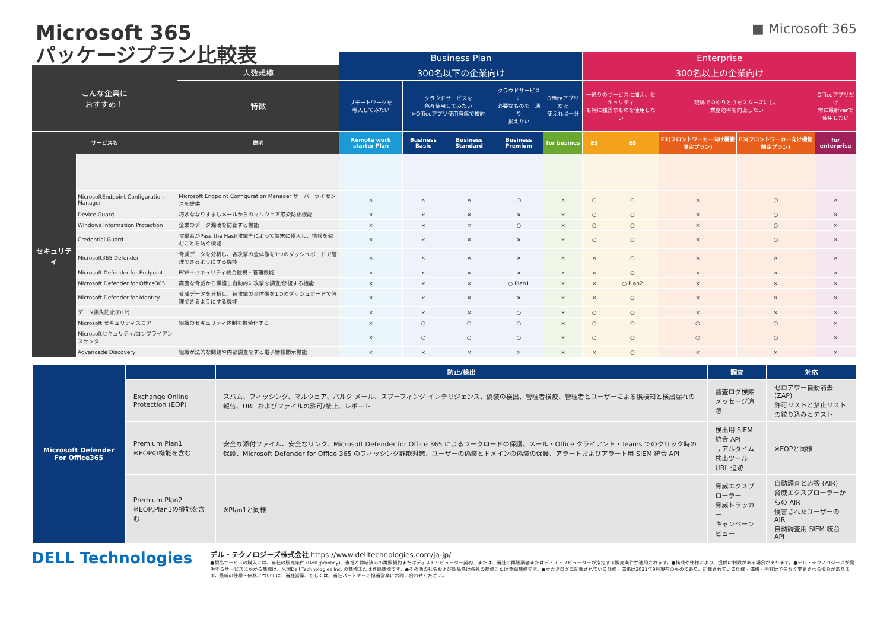Microsoft 365
パッケージプラン比較表
■ Microsoft 365
| | | | Business Plan | | | | | Enterprise | | | | |
| こんな企業に おすすめ！ | | 人数規模 | 300名以下の企業向け | | | | | 300名以上の企業向け | | | | |
| | | 特徴 | リモートワークを 導入してみたい | クラウドサービスを 色々使用してみたい ※Officeアプリ使用有無で検討 | | クラウドサービスに 必要なものを一通り 揃えたい | Officeアプリだけ 使えれば十分 | 一通りのサービスに加え、セキュリティ も特に強固なものを使用したい | | 現場でのやりとりをスムーズにし、 業務効率を向上したい | | Officeアプリだけ 常に最新verで 使用したい |
| サービス名 | | 説明 | Remote work starter Plan | Business Basic | Business Standard | Business Premium | for busines | E3 | E5 | F1(フロントワーカー向け機能限定プラン) | F3(フロントワーカー向け機能限定プラン) | for enterprise |
| セキュリティ | | | | | | | | | | | | |
| | MicrosoftEndpoint Configuration Manager | Microsoft Endpoint Configuration Manager サーバーライセンスを提供 | × | × | × | ○ | × | ○ | ○ | × | ○ | × |
| | Device Guard | 巧妙ななりすましメールからのマルウェア感染防止機能 | × | × | × | × | × | ○ | ○ | × | ○ | × |
| | Windows Information Protection | 企業のデータ漏洩を防止する機能 | × | × | × | ○ | × | ○ | ○ | × | ○ | × |
| | Credential Guard | 攻撃者がPass the Hash攻撃等によって端末に侵入し、情報を盗むことを防ぐ機能 | × | × | × | × | × | ○ | ○ | × | ○ | × |
| | Microsoft365 Defender | 脅威データを分析し、各攻撃の全体像を1つのダッシュボードで管理できるようにする機能 | × | × | × | × | × | × | ○ | × | × | × |
| | Microsoft Defender for Endpoint | EDR+セキュリティ統合監視・管理機能 | × | × | × | × | × | × | ○ | × | × | × |
| | Microsoft Defender for Office365 | 高度な脅威から保護し自動的に攻撃を調査/修復する機能 | × | × | × | ○ Plan1 | × | × | ○ Plan2 | × | × | × |
| | Microsoft Defender for Identity | 脅威データを分析し、各攻撃の全体像を1つのダッシュボードで管理できるようにする機能 | × | × | × | × | × | × | ○ | × | × | × |
| | データ損失防止(DLP) | | × | × | × | ○ | × | ○ | ○ | × | × | × |
| | Microsoft セキュリティスコア | 組織のセキュリティ体制を数値化する | × | ○ | ○ | ○ | × | ○ | ○ | ○ | ○ | × |
| | Microsoftセキュリティ/コンプライアンスセンター | | × | ○ | ○ | ○ | × | ○ | ○ | ○ | ○ | × |
| | Advancede Discovery | 組織が法的な問題や内部調査をする電子情報開示機能 | × | × | × | × | × | × | ○ | × | × | × |
| Microsoft Defender For Office365 | | 防止/検出 | 調査 | 対応 |
| --- | --- | --- | --- | --- |
| | Exchange Online Protection (EOP) | スパム、フィッシング、マルウェア、バルク メール、スプーフィング インテリジェンス、偽装の検出、管理者検疫、管理者とユーザーによる誤検知と検出漏れの報告、URL およびファイルの許可/禁止、レポート | 監査ログ検索 メッセージ追跡 | ゼロアワー自動消去 (ZAP) 許可リストと禁止リストの絞り込みとテスト |
| | Premium Plan1 ※EOPの機能を含む | 安全な添付ファイル、安全なリンク、Microsoft Defender for Office 365 によるワークロードの保護、メール・Office クライアント・Teams でのクリック時の保護、Microsoft Defender for Office 365 のフィッシング詐欺対策、ユーザーの偽装とドメインの偽装の保護、アラートおよびアラート用 SIEM 統合 API | 検出用 SIEM 統合 API リアルタイム検出ツール URL 追跡 | ※EOPと同様 |
| | Premium Plan2 ※EOP,Plan1の機能を含む | ※Plan1と同様 | 脅威エクスプローラー 脅威トラッカー キャンペーン ビュー | 自動調査と応答 (AIR) 脅威エクスプローラーからの AIR 侵害されたユーザーの AIR 自動調査用 SIEM 統合 API |
DELL Technologies
デル・テクノロジーズ株式会社 https://www.delltechnologies.com/ja-jp/
●製品サービスの購入には、当社の販売条件 (Dell.jp/policy)、当社と締結済みの再販契約またはディストリビューター契約、または、当社の再販業者またはディストリビューターが指定する販売条件が適用されます。●構成や仕様により、提供に制限がある場合があります。●デル・テクノロジーズが提供するサービスにかかる商標は、米国Dell Technologies Inc. の商標または登録商標です。●その他の社名および製品名は各社の商標または登録商標です。●本カタログに記載されている仕様・価格は2021年9月現在のものであり、記載されている仕様・価格・内容は予告なく変更される場合があります。最新の仕様・価格については、当社営業、もしくは、当社パートナーの担当営業にお問い合わせください。